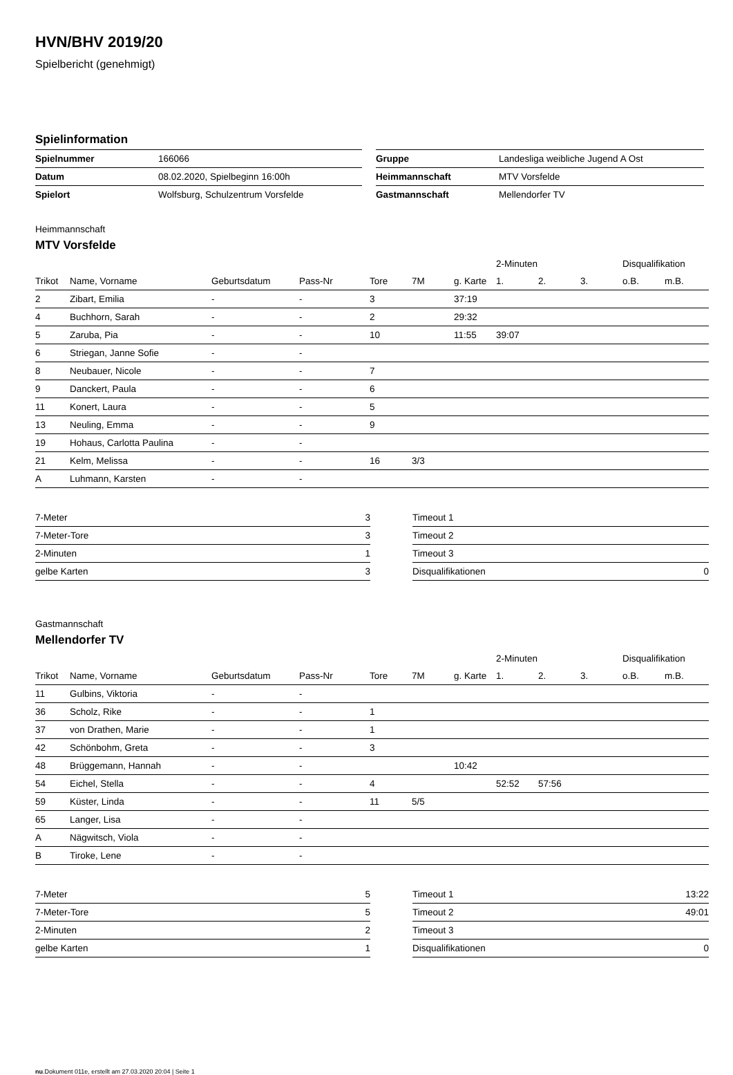HVN/BHV 2019/20
Spielbericht (genehmigt)
Spielinformation
| Spielnummer | 166066 |
| Datum | 08.02.2020, Spielbeginn 16:00h |
| Spielort | Wolfsburg, Schulzentrum Vorsfelde |
| Gruppe | Landesliga weibliche Jugend A Ost |
| Heimmannschaft | MTV Vorsfelde |
| Gastmannschaft | Mellendorfer TV |
Heimmannschaft
MTV Vorsfelde
| | | | | | | | 2-Minuten | | | Disqualifikation | |
| --- | --- | --- | --- | --- | --- | --- | --- | --- | --- | --- | --- |
| Trikot | Name, Vorname | Geburtsdatum | Pass-Nr | Tore | 7M | g. Karte | 1. | 2. | 3. | o.B. | m.B. |
| 2 | Zibart, Emilia | - | - | 3 | | 37:19 | | | | | |
| 4 | Buchhorn, Sarah | - | - | 2 | | 29:32 | | | | | |
| 5 | Zaruba, Pia | - | - | 10 | | 11:55 | 39:07 | | | | |
| 6 | Striegan, Janne Sofie | - | - | | | | | | | | |
| 8 | Neubauer, Nicole | - | - | 7 | | | | | | | |
| 9 | Danckert, Paula | - | - | 6 | | | | | | | |
| 11 | Konert, Laura | - | - | 5 | | | | | | | |
| 13 | Neuling, Emma | - | - | 9 | | | | | | | |
| 19 | Hohaus, Carlotta Paulina | - | - | | | | | | | | |
| 21 | Kelm, Melissa | - | - | 16 | 3/3 | | | | | | |
| A | Luhmann, Karsten | - | - | | | | | | | | |
| 7-Meter | 3 |
| 7-Meter-Tore | 3 |
| 2-Minuten | 1 |
| gelbe Karten | 3 |
| Timeout 1 | |
| Timeout 2 | |
| Timeout 3 | |
| Disqualifikationen | 0 |
Gastmannschaft
Mellendorfer TV
| | | | | | | | 2-Minuten | | | Disqualifikation | |
| --- | --- | --- | --- | --- | --- | --- | --- | --- | --- | --- | --- |
| Trikot | Name, Vorname | Geburtsdatum | Pass-Nr | Tore | 7M | g. Karte | 1. | 2. | 3. | o.B. | m.B. |
| 11 | Gulbins, Viktoria | - | - | | | | | | | | |
| 36 | Scholz, Rike | - | - | 1 | | | | | | | |
| 37 | von Drathen, Marie | - | - | 1 | | | | | | | |
| 42 | Schönbohm, Greta | - | - | 3 | | | | | | | |
| 48 | Brüggemann, Hannah | - | - | | | 10:42 | | | | | |
| 54 | Eichel, Stella | - | - | 4 | | | 52:52 | 57:56 | | | |
| 59 | Küster, Linda | - | - | 11 | 5/5 | | | | | | |
| 65 | Langer, Lisa | - | - | | | | | | | | |
| A | Nägwitsch, Viola | - | - | | | | | | | | |
| B | Tiroke, Lene | - | - | | | | | | | | |
| 7-Meter | 5 |
| 7-Meter-Tore | 5 |
| 2-Minuten | 2 |
| gelbe Karten | 1 |
| Timeout 1 | 13:22 |
| Timeout 2 | 49:01 |
| Timeout 3 | |
| Disqualifikationen | 0 |
nu.Dokument 011e, erstellt am 27.03.2020 20:04 | Seite 1